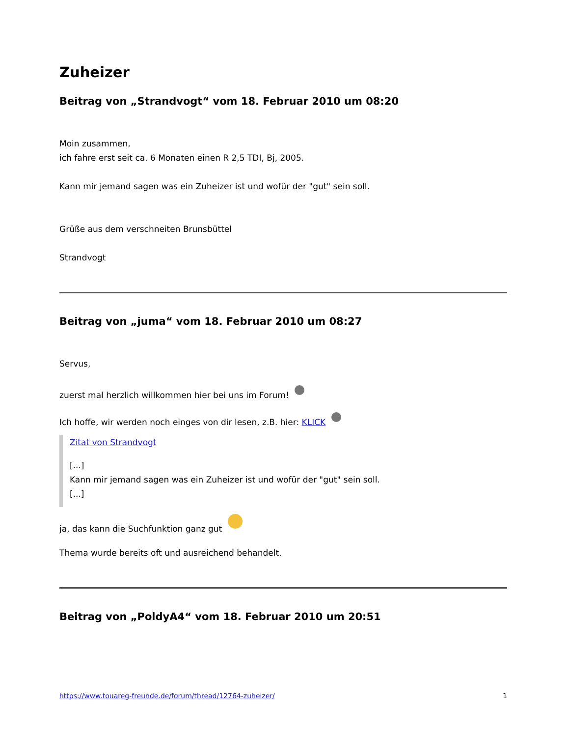Zuheizer
Beitrag von „Strandvogt“ vom 18. Februar 2010 um 08:20
Moin zusammen,
ich fahre erst seit ca. 6 Monaten einen R 2,5 TDI, Bj, 2005.
Kann mir jemand sagen was ein Zuheizer ist und wofür der "gut" sein soll.
Grüße aus dem verschneiten Brunsbüttel
Strandvogt
Beitrag von „juma“ vom 18. Februar 2010 um 08:27
Servus,
zuerst mal herzlich willkommen hier bei uns im Forum!
Ich hoffe, wir werden noch einges von dir lesen, z.B. hier: KLICK
Zitat von Strandvogt
[...]
Kann mir jemand sagen was ein Zuheizer ist und wofür der "gut" sein soll.
[...]
ja, das kann die Suchfunktion ganz gut
Thema wurde bereits oft und ausreichend behandelt.
Beitrag von „PoldyA4“ vom 18. Februar 2010 um 20:51
https://www.touareg-freunde.de/forum/thread/12764-zuheizer/ 1